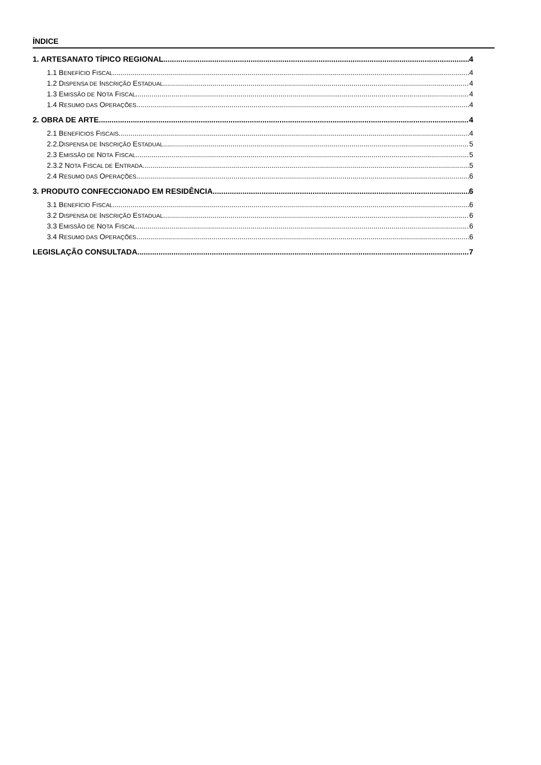ÍNDICE
1. ARTESANATO TÍPICO REGIONAL 4
1.1 BENEFÍCIO FISCAL 4
1.2 DISPENSA DE INSCRIÇÃO ESTADUAL 4
1.3 EMISSÃO DE NOTA FISCAL 4
1.4 RESUMO DAS OPERAÇÕES 4
2. OBRA DE ARTE 4
2.1 BENEFÍCIOS FISCAIS 4
2.2.DISPENSA DE INSCRIÇÃO ESTADUAL 5
2.3 EMISSÃO DE NOTA FISCAL 5
2.3.2 NOTA FISCAL DE ENTRADA 5
2.4 RESUMO DAS OPERAÇÕES 6
3. PRODUTO CONFECCIONADO EM RESIDÊNCIA 6
3.1 BENEFÍCIO FISCAL 6
3.2 DISPENSA DE INSCRIÇÃO ESTADUAL 6
3.3 EMISSÃO DE NOTA FISCAL 6
3.4 RESUMO DAS OPERAÇÕES 6
LEGISLAÇÃO CONSULTADA 7